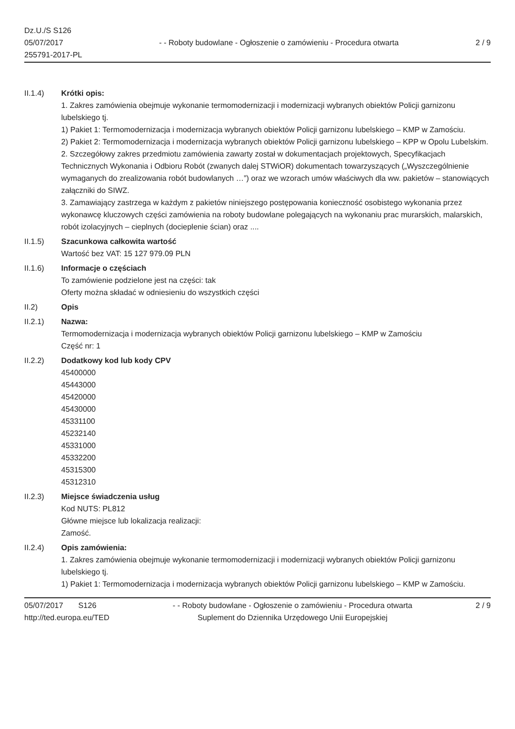Dz.U./S S126
05/07/2017
255791-2017-PL
- - Roboty budowlane - Ogłoszenie o zamówieniu - Procedura otwarta
2 / 9
II.1.4) Krótki opis:
1. Zakres zamówienia obejmuje wykonanie termomodernizacji i modernizacji wybranych obiektów Policji garnizonu lubelskiego tj.
1) Pakiet 1: Termomodernizacja i modernizacja wybranych obiektów Policji garnizonu lubelskiego – KMP w Zamościu.
2) Pakiet 2: Termomodernizacja i modernizacja wybranych obiektów Policji garnizonu lubelskiego – KPP w Opolu Lubelskim.
2. Szczegółowy zakres przedmiotu zamówienia zawarty został w dokumentacjach projektowych, Specyfikacjach Technicznych Wykonania i Odbioru Robót (zwanych dalej STWiOR) dokumentach towarzyszących („Wyszczególnienie wymaganych do zrealizowania robót budowlanych …”) oraz we wzorach umów właściwych dla ww. pakietów – stanowiących załączniki do SIWZ.
3. Zamawiający zastrzega w każdym z pakietów niniejszego postępowania konieczność osobistego wykonania przez wykonawcę kluczowych części zamówienia na roboty budowlane polegających na wykonaniu prac murarskich, malarskich, robót izolacyjnych – cieplnych (docieplenie ścian) oraz ....
II.1.5) Szacunkowa całkowita wartość
Wartość bez VAT: 15 127 979.09 PLN
II.1.6) Informacje o częściach
To zamówienie podzielone jest na części: tak
Oferty można składać w odniesieniu do wszystkich części
II.2) Opis
II.2.1) Nazwa:
Termomodernizacja i modernizacja wybranych obiektów Policji garnizonu lubelskiego – KMP w Zamościu
Część nr: 1
II.2.2) Dodatkowy kod lub kody CPV
45400000
45443000
45420000
45430000
45331100
45232140
45331000
45332200
45315300
45312310
II.2.3) Miejsce świadczenia usług
Kod NUTS: PL812
Główne miejsce lub lokalizacja realizacji:
Zamość.
II.2.4) Opis zamówienia:
1. Zakres zamówienia obejmuje wykonanie termomodernizacji i modernizacji wybranych obiektów Policji garnizonu lubelskiego tj.
1) Pakiet 1: Termomodernizacja i modernizacja wybranych obiektów Policji garnizonu lubelskiego – KMP w Zamościu.
05/07/2017 S126
http://ted.europa.eu/TED
- - Roboty budowlane - Ogłoszenie o zamówieniu - Procedura otwarta
Suplement do Dziennika Urzędowego Unii Europejskiej
2 / 9